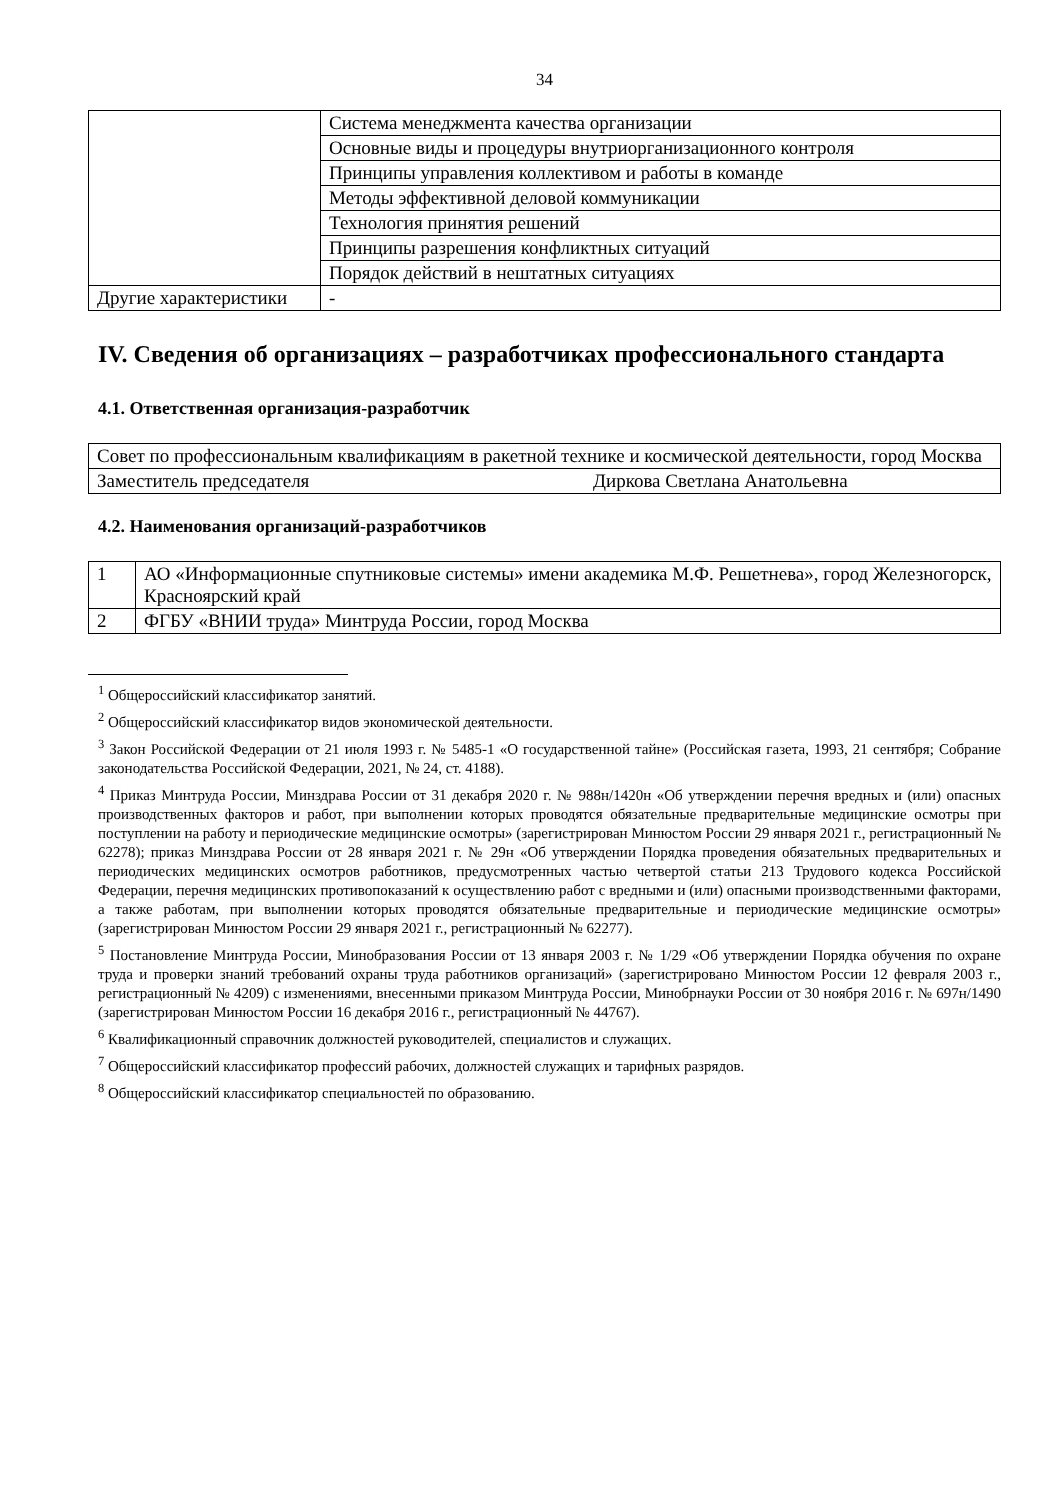34
| | Система менеджмента качества организации |
| | Основные виды и процедуры внутриорганизационного контроля |
| | Принципы управления коллективом и работы в команде |
| | Методы эффективной деловой коммуникации |
| | Технология принятия решений |
| | Принципы разрешения конфликтных ситуаций |
| | Порядок действий в нештатных ситуациях |
| Другие характеристики | - |
IV. Сведения об организациях – разработчиках профессионального стандарта
4.1. Ответственная организация-разработчик
| Совет по профессиональным квалификациям в ракетной технике и космической деятельности, город Москва | |
| Заместитель председателя | Диркова Светлана Анатольевна |
4.2. Наименования организаций-разработчиков
| 1 | АО «Информационные спутниковые системы» имени академика М.Ф. Решетнева», город Железногорск, Красноярский край |
| 2 | ФГБУ «ВНИИ труда» Минтруда России, город Москва |
<sup>1</sup> Общероссийский классификатор занятий.
<sup>2</sup> Общероссийский классификатор видов экономической деятельности.
<sup>3</sup> Закон Российской Федерации от 21 июля 1993 г. № 5485-1 «О государственной тайне» (Российская газета, 1993, 21 сентября; Собрание законодательства Российской Федерации, 2021, № 24, ст. 4188).
<sup>4</sup> Приказ Минтруда России, Минздрава России от 31 декабря 2020 г. № 988н/1420н «Об утверждении перечня вредных и (или) опасных производственных факторов и работ, при выполнении которых проводятся обязательные предварительные медицинские осмотры при поступлении на работу и периодические медицинские осмотры» (зарегистрирован Минюстом России 29 января 2021 г., регистрационный № 62278); приказ Минздрава России от 28 января 2021 г. № 29н «Об утверждении Порядка проведения обязательных предварительных и периодических медицинских осмотров работников, предусмотренных частью четвертой статьи 213 Трудового кодекса Российской Федерации, перечня медицинских противопоказаний к осуществлению работ с вредными и (или) опасными производственными факторами, а также работам, при выполнении которых проводятся обязательные предварительные и периодические медицинские осмотры» (зарегистрирован Минюстом России 29 января 2021 г., регистрационный № 62277).
<sup>5</sup> Постановление Минтруда России, Минобразования России от 13 января 2003 г. № 1/29 «Об утверждении Порядка обучения по охране труда и проверки знаний требований охраны труда работников организаций» (зарегистрировано Минюстом России 12 февраля 2003 г., регистрационный № 4209) с изменениями, внесенными приказом Минтруда России, Минобрнауки России от 30 ноября 2016 г. № 697н/1490 (зарегистрирован Минюстом России 16 декабря 2016 г., регистрационный № 44767).
<sup>6</sup> Квалификационный справочник должностей руководителей, специалистов и служащих.
<sup>7</sup> Общероссийский классификатор профессий рабочих, должностей служащих и тарифных разрядов.
<sup>8</sup> Общероссийский классификатор специальностей по образованию.